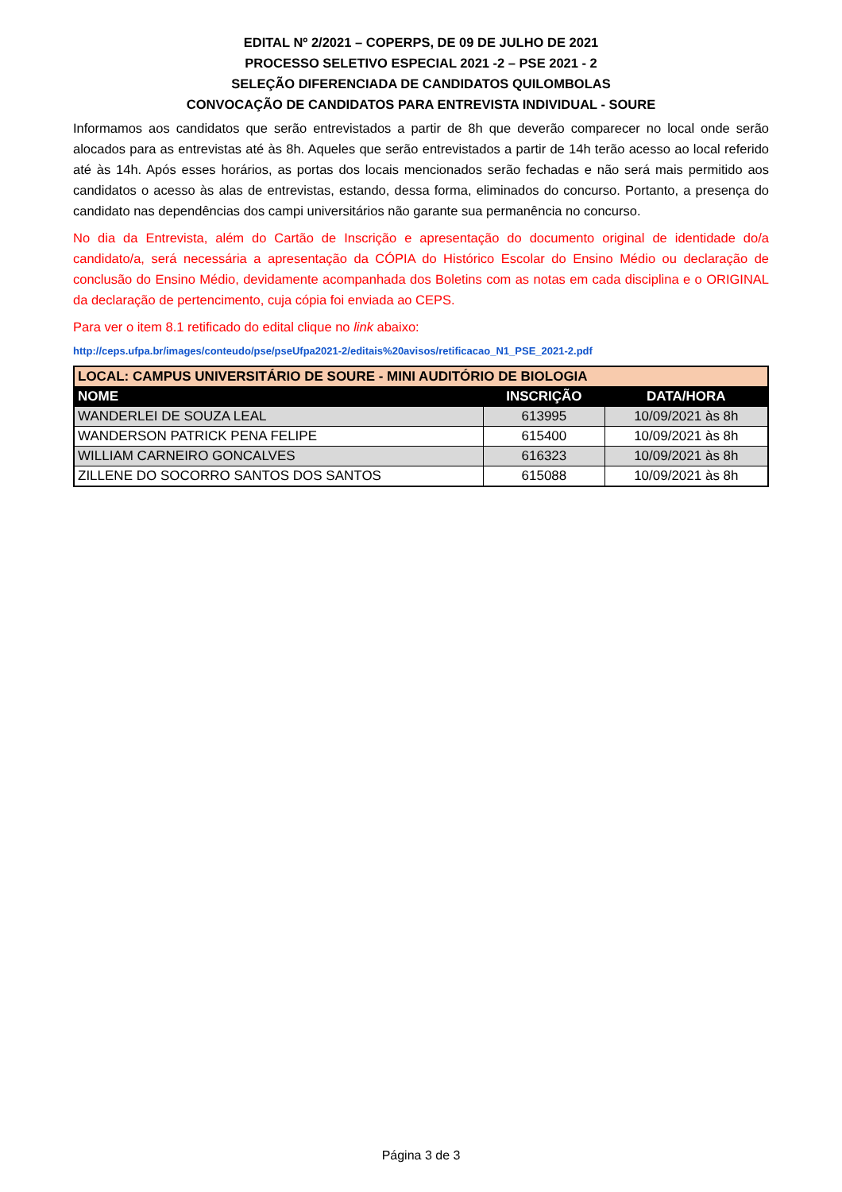EDITAL Nº 2/2021 – COPERPS, DE 09 DE JULHO DE 2021
PROCESSO SELETIVO ESPECIAL 2021 -2 – PSE 2021 - 2
SELEÇÃO DIFERENCIADA DE CANDIDATOS QUILOMBOLAS
CONVOCAÇÃO DE CANDIDATOS PARA ENTREVISTA INDIVIDUAL - SOURE
Informamos aos candidatos que serão entrevistados a partir de 8h que deverão comparecer no local onde serão alocados para as entrevistas até às 8h. Aqueles que serão entrevistados a partir de 14h terão acesso ao local referido até às 14h. Após esses horários, as portas dos locais mencionados serão fechadas e não será mais permitido aos candidatos o acesso às alas de entrevistas, estando, dessa forma, eliminados do concurso. Portanto, a presença do candidato nas dependências dos campi universitários não garante sua permanência no concurso.
No dia da Entrevista, além do Cartão de Inscrição e apresentação do documento original de identidade do/a candidato/a, será necessária a apresentação da CÓPIA do Histórico Escolar do Ensino Médio ou declaração de conclusão do Ensino Médio, devidamente acompanhada dos Boletins com as notas em cada disciplina e o ORIGINAL da declaração de pertencimento, cuja cópia foi enviada ao CEPS.
Para ver o item 8.1 retificado do edital clique no link abaixo:
http://ceps.ufpa.br/images/conteudo/pse/pseUfpa2021-2/editais%20avisos/retificacao_N1_PSE_2021-2.pdf
| LOCAL: CAMPUS UNIVERSITÁRIO DE SOURE - MINI AUDITÓRIO DE BIOLOGIA | | |
| --- | --- | --- |
| NOME | INSCRIÇÃO | DATA/HORA |
| WANDERLEI DE SOUZA LEAL | 613995 | 10/09/2021 às 8h |
| WANDERSON PATRICK PENA FELIPE | 615400 | 10/09/2021 às 8h |
| WILLIAM CARNEIRO GONCALVES | 616323 | 10/09/2021 às 8h |
| ZILLENE DO SOCORRO SANTOS DOS SANTOS | 615088 | 10/09/2021 às 8h |
Página 3 de 3